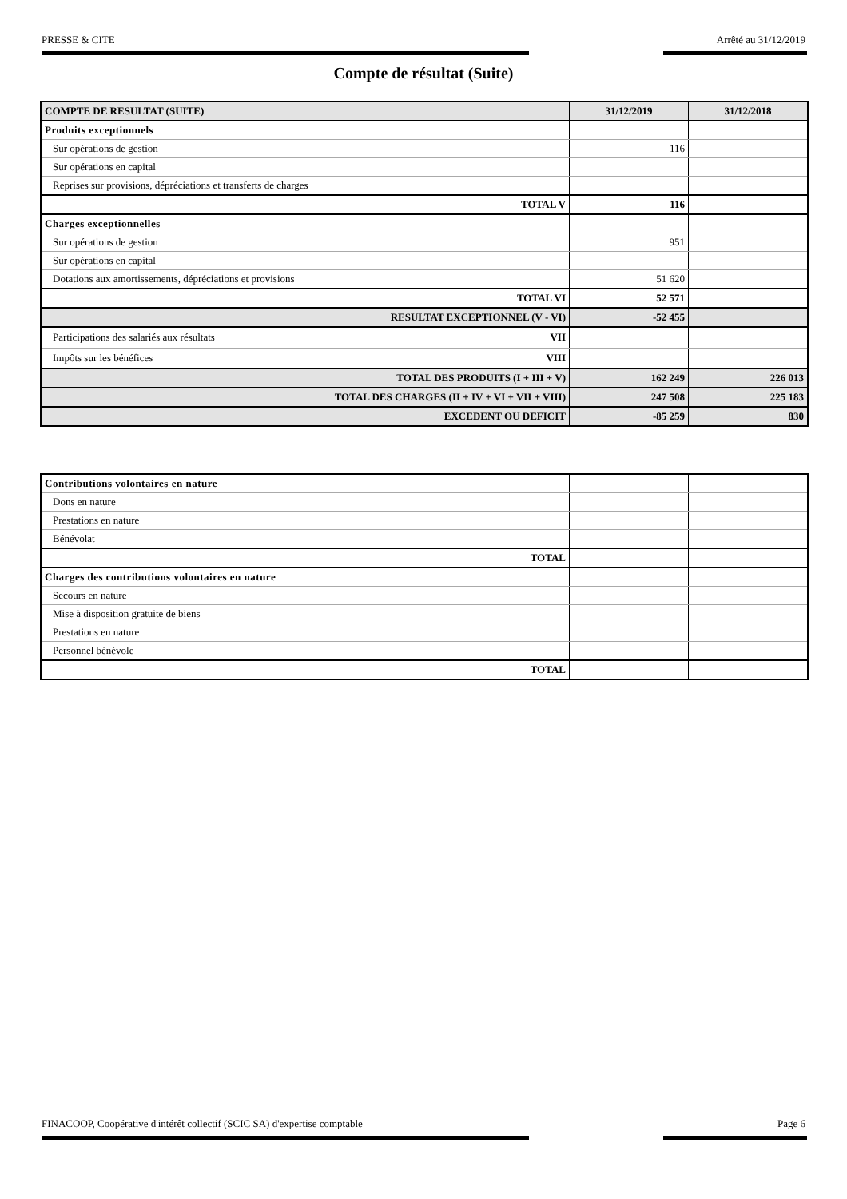PRESSE & CITE Arrêté au 31/12/2019
Compte de résultat (Suite)
| COMPTE DE RESULTAT (SUITE) | 31/12/2019 | 31/12/2018 |
| Produits exceptionnels | | |
| Sur opérations de gestion | 116 | |
| Sur opérations en capital | | |
| Reprises sur provisions, dépréciations et transferts de charges | | |
| TOTAL V | 116 | |
| Charges exceptionnelles | | |
| Sur opérations de gestion | 951 | |
| Sur opérations en capital | | |
| Dotations aux amortissements, dépréciations et provisions | 51 620 | |
| TOTAL VI | 52 571 | |
| RESULTAT EXCEPTIONNEL (V - VI) | -52 455 | |
| Participations des salariés aux résultats VII | | |
| Impôts sur les bénéfices VIII | | |
| TOTAL DES PRODUITS (I + III + V) | 162 249 | 226 013 |
| TOTAL DES CHARGES (II + IV + VI + VII + VIII) | 247 508 | 225 183 |
| EXCEDENT OU DEFICIT | -85 259 | 830 |
| Contributions volontaires en nature | | |
| Dons en nature | | |
| Prestations en nature | | |
| Bénévolat | | |
| TOTAL | | |
| Charges des contributions volontaires en nature | | |
| Secours en nature | | |
| Mise à disposition gratuite de biens | | |
| Prestations en nature | | |
| Personnel bénévole | | |
| TOTAL | | |
FINACOOP, Coopérative d'intérêt collectif (SCIC SA) d'expertise comptable Page 6